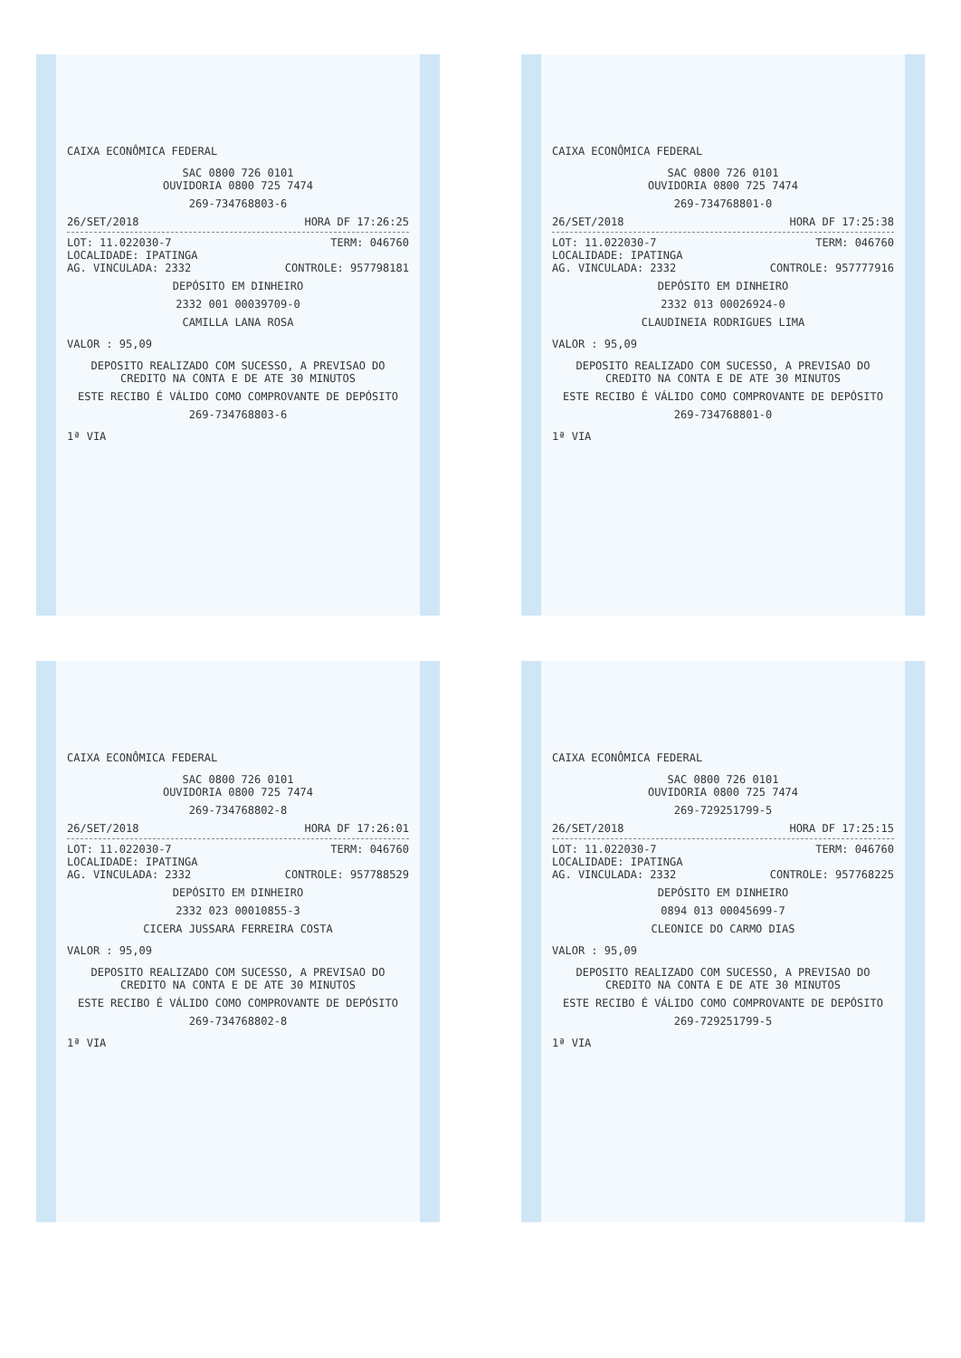CAIXA ECONÔMICA FEDERAL
SAC 0800 726 0101
OUVIDORIA 0800 725 7474
269-734768803-6
26/SET/2018 HORA DF 17:26:25
LOT: 11.022030-7 TERM: 046760
LOCALIDADE: IPATINGA
AG. VINCULADA: 2332 CONTROLE: 957798181
DEPÓSITO EM DINHEIRO
2332 001 00039709-0
CAMILLA LANA ROSA
VALOR : 95,09
DEPOSITO REALIZADO COM SUCESSO, A PREVISAO DO CREDITO NA CONTA E DE ATE 30 MINUTOS
ESTE RECIBO É VÁLIDO COMO COMPROVANTE DE DEPÓSITO
269-734768803-6
1ª VIA
CAIXA ECONÔMICA FEDERAL
SAC 0800 726 0101
OUVIDORIA 0800 725 7474
269-734768801-0
26/SET/2018 HORA DF 17:25:38
LOT: 11.022030-7 TERM: 046760
LOCALIDADE: IPATINGA
AG. VINCULADA: 2332 CONTROLE: 957777916
DEPÓSITO EM DINHEIRO
2332 013 00026924-0
CLAUDINEIA RODRIGUES LIMA
VALOR : 95,09
DEPOSITO REALIZADO COM SUCESSO, A PREVISAO DO CREDITO NA CONTA E DE ATE 30 MINUTOS
ESTE RECIBO É VÁLIDO COMO COMPROVANTE DE DEPÓSITO
269-734768801-0
1ª VIA
CAIXA ECONÔMICA FEDERAL
SAC 0800 726 0101
OUVIDORIA 0800 725 7474
269-734768802-8
26/SET/2018 HORA DF 17:26:01
LOT: 11.022030-7 TERM: 046760
LOCALIDADE: IPATINGA
AG. VINCULADA: 2332 CONTROLE: 957788529
DEPÓSITO EM DINHEIRO
2332 023 00010855-3
CICERA JUSSARA FERREIRA COSTA
VALOR : 95,09
DEPOSITO REALIZADO COM SUCESSO, A PREVISAO DO CREDITO NA CONTA E DE ATE 30 MINUTOS
ESTE RECIBO É VÁLIDO COMO COMPROVANTE DE DEPÓSITO
269-734768802-8
1ª VIA
CAIXA ECONÔMICA FEDERAL
SAC 0800 726 0101
OUVIDORIA 0800 725 7474
269-729251799-5
26/SET/2018 HORA DF 17:25:15
LOT: 11.022030-7 TERM: 046760
LOCALIDADE: IPATINGA
AG. VINCULADA: 2332 CONTROLE: 957768225
DEPÓSITO EM DINHEIRO
0894 013 00045699-7
CLEONICE DO CARMO DIAS
VALOR : 95,09
DEPOSITO REALIZADO COM SUCESSO, A PREVISAO DO CREDITO NA CONTA E DE ATE 30 MINUTOS
ESTE RECIBO É VÁLIDO COMO COMPROVANTE DE DEPÓSITO
269-729251799-5
1ª VIA